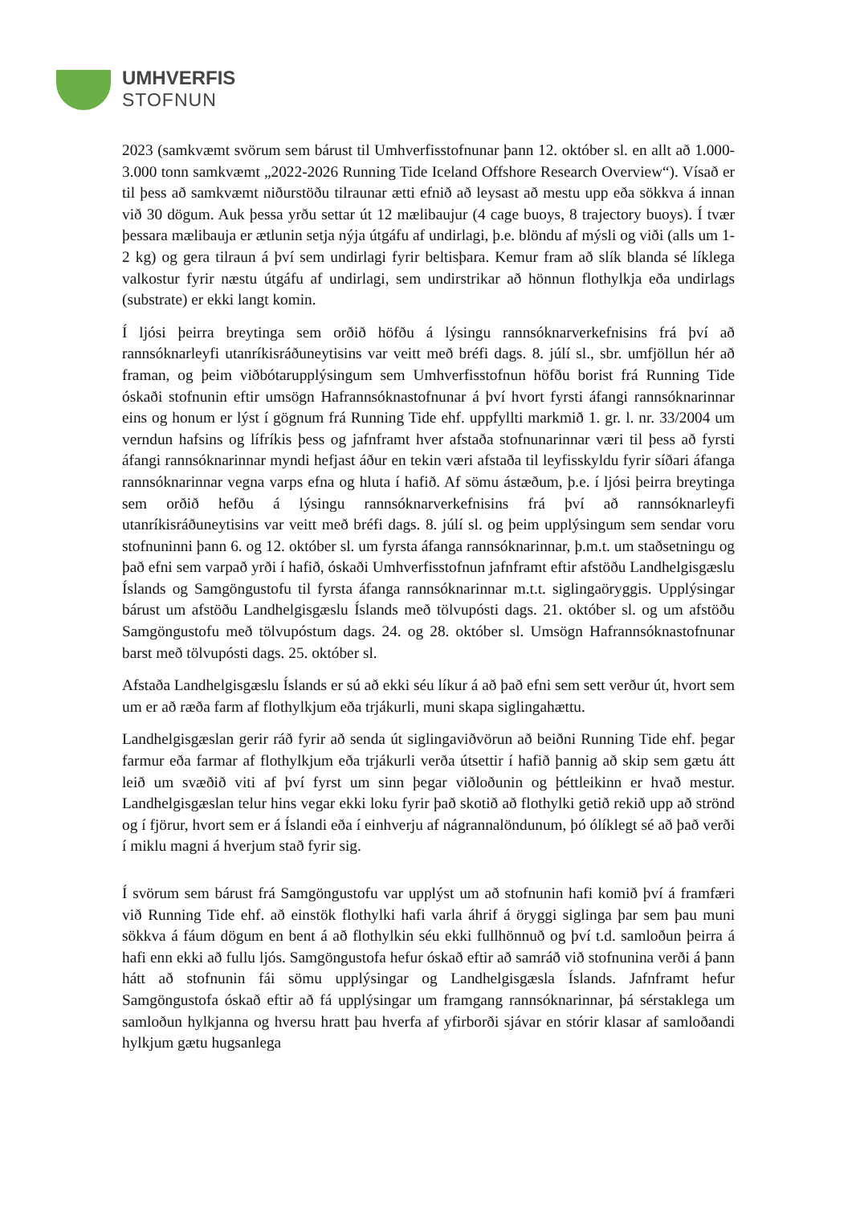UMHVERFIS
STOFNUN
2023 (samkvæmt svörum sem bárust til Umhverfisstofnunar þann 12. október sl. en allt að 1.000-3.000 tonn samkvæmt „2022-2026 Running Tide Iceland Offshore Research Overview“). Vísað er til þess að samkvæmt niðurstöðu tilraunar ætti efnið að leysast að mestu upp eða sökkva á innan við 30 dögum. Auk þessa yrðu settar út 12 mælibaujur (4 cage buoys, 8 trajectory buoys). Í tvær þessara mælibauja er ætlunin setja nýja útgáfu af undirlagi, þ.e. blöndu af mýsli og viði (alls um 1-2 kg) og gera tilraun á því sem undirlagi fyrir beltisþara. Kemur fram að slík blanda sé líklega valkostur fyrir næstu útgáfu af undirlagi, sem undirstrikar að hönnun flothylkja eða undirlags (substrate) er ekki langt komin.
Í ljósi þeirra breytinga sem orðið höfðu á lýsingu rannsóknarverkefnisins frá því að rannsóknarleyfi utanríkisráðuneytisins var veitt með bréfi dags. 8. júlí sl., sbr. umfjöllun hér að framan, og þeim viðbótarupplýsingum sem Umhverfisstofnun höfðu borist frá Running Tide óskaði stofnunin eftir umsögn Hafrannsóknastofnunar á því hvort fyrsti áfangi rannsóknarinnar eins og honum er lýst í gögnum frá Running Tide ehf. uppfyllti markmið 1. gr. l. nr. 33/2004 um verndun hafsins og lífríkis þess og jafnframt hver afstaða stofnunarinnar væri til þess að fyrsti áfangi rannsóknarinnar myndi hefjast áður en tekin væri afstaða til leyfisskyldu fyrir síðari áfanga rannsóknarinnar vegna varps efna og hluta í hafið. Af sömu ástæðum, þ.e. í ljósi þeirra breytinga sem orðið hefðu á lýsingu rannsóknarverkefnisins frá því að rannsóknarleyfi utanríkisráðuneytisins var veitt með bréfi dags. 8. júlí sl. og þeim upplýsingum sem sendar voru stofnuninni þann 6. og 12. október sl. um fyrsta áfanga rannsóknarinnar, þ.m.t. um staðsetningu og það efni sem varpað yrði í hafið, óskaði Umhverfisstofnun jafnframt eftir afstöðu Landhelgisgæslu Íslands og Samgöngustofu til fyrsta áfanga rannsóknarinnar m.t.t. siglingaöryggis. Upplýsingar bárust um afstöðu Landhelgisgæslu Íslands með tölvupósti dags. 21. október sl. og um afstöðu Samgöngustofu með tölvupóstum dags. 24. og 28. október sl. Umsögn Hafrannsóknastofnunar barst með tölvupósti dags. 25. október sl.
Afstaða Landhelgisgæslu Íslands er sú að ekki séu líkur á að það efni sem sett verður út, hvort sem um er að ræða farm af flothylkjum eða trjákurli, muni skapa siglingahættu.
Landhelgisgæslan gerir ráð fyrir að senda út siglingaviðvörun að beiðni Running Tide ehf. þegar farmur eða farmar af flothylkjum eða trjákurli verða útsettir í hafið þannig að skip sem gætu átt leið um svæðið viti af því fyrst um sinn þegar viðloðunin og þéttleikinn er hvað mestur. Landhelgisgæslan telur hins vegar ekki loku fyrir það skotið að flothylki getið rekið upp að strönd og í fjörur, hvort sem er á Íslandi eða í einhverju af nágrannalöndunum, þó ólíklegt sé að það verði í miklu magni á hverjum stað fyrir sig.
Í svörum sem bárust frá Samgöngustofu var upplýst um að stofnunin hafi komið því á framfæri við Running Tide ehf. að einstök flothylki hafi varla áhrif á öryggi siglinga þar sem þau muni sökkva á fáum dögum en bent á að flothylkin séu ekki fullhönnuð og því t.d. samloðun þeirra á hafi enn ekki að fullu ljós. Samgöngustofa hefur óskað eftir að samráð við stofnunina verði á þann hátt að stofnunin fái sömu upplýsingar og Landhelgisgæsla Íslands. Jafnframt hefur Samgöngustofa óskað eftir að fá upplýsingar um framgang rannsóknarinnar, þá sérstaklega um samloðun hylkjanna og hversu hratt þau hverfa af yfirborði sjávar en stórir klasar af samloðandi hylkjum gætu hugsanlega